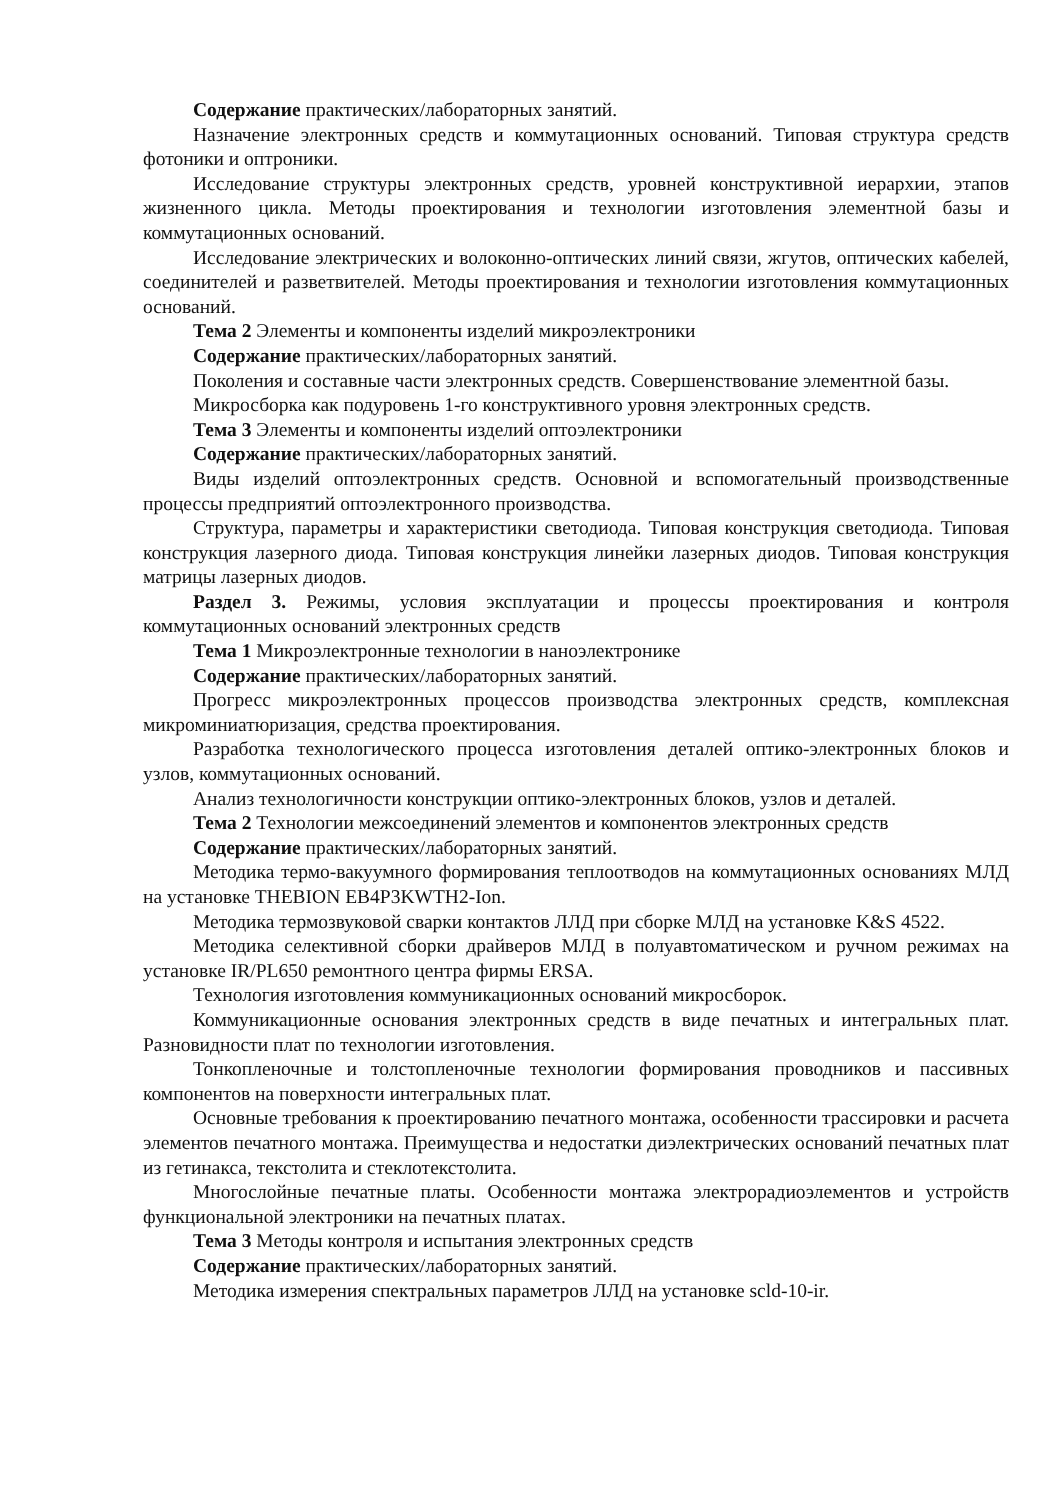Содержание практических/лабораторных занятий.
Назначение электронных средств и коммутационных оснований. Типовая структура средств фотоники и оптроники.
Исследование структуры электронных средств, уровней конструктивной иерархии, этапов жизненного цикла. Методы проектирования и технологии изготовления элементной базы и коммутационных оснований.
Исследование электрических и волоконно-оптических линий связи, жгутов, оптических кабелей, соединителей и разветвителей. Методы проектирования и технологии изготовления коммутационных оснований.
Тема 2 Элементы и компоненты изделий микроэлектроники
Содержание практических/лабораторных занятий.
Поколения и составные части электронных средств. Совершенствование элементной базы.
Микросборка как подуровень 1-го конструктивного уровня электронных средств.
Тема 3 Элементы и компоненты изделий оптоэлектроники
Содержание практических/лабораторных занятий.
Виды изделий оптоэлектронных средств. Основной и вспомогательный производственные процессы предприятий оптоэлектронного производства.
Структура, параметры и характеристики светодиода. Типовая конструкция светодиода. Типовая конструкция лазерного диода. Типовая конструкция линейки лазерных диодов. Типовая конструкция матрицы лазерных диодов.
Раздел 3. Режимы, условия эксплуатации и процессы проектирования и контроля коммутационных оснований электронных средств
Тема 1 Микроэлектронные технологии в наноэлектронике
Содержание практических/лабораторных занятий.
Прогресс микроэлектронных процессов производства электронных средств, комплексная микроминиатюризация, средства проектирования.
Разработка технологического процесса изготовления деталей оптико-электронных блоков и узлов, коммутационных оснований.
Анализ технологичности конструкции оптико-электронных блоков, узлов и деталей.
Тема 2 Технологии межсоединений элементов и компонентов электронных средств
Содержание практических/лабораторных занятий.
Методика термо-вакуумного формирования теплоотводов на коммутационных основаниях МЛД на установке THEBION EB4P3KWTH2-Ion.
Методика термозвуковой сварки контактов ЛЛД при сборке МЛД на установке K&S 4522.
Методика селективной сборки драйверов МЛД в полуавтоматическом и ручном режимах на установке IR/PL650 ремонтного центра фирмы ERSA.
Технология изготовления коммуникационных оснований микросборок.
Коммуникационные основания электронных средств в виде печатных и интегральных плат. Разновидности плат по технологии изготовления.
Тонкопленочные и толстопленочные технологии формирования проводников и пассивных компонентов на поверхности интегральных плат.
Основные требования к проектированию печатного монтажа, особенности трассировки и расчета элементов печатного монтажа. Преимущества и недостатки диэлектрических оснований печатных плат из гетинакса, текстолита и стеклотекстолита.
Многослойные печатные платы. Особенности монтажа электрорадиоэлементов и устройств функциональной электроники на печатных платах.
Тема 3 Методы контроля и испытания электронных средств
Содержание практических/лабораторных занятий.
Методика измерения спектральных параметров ЛЛД на установке scld-10-ir.